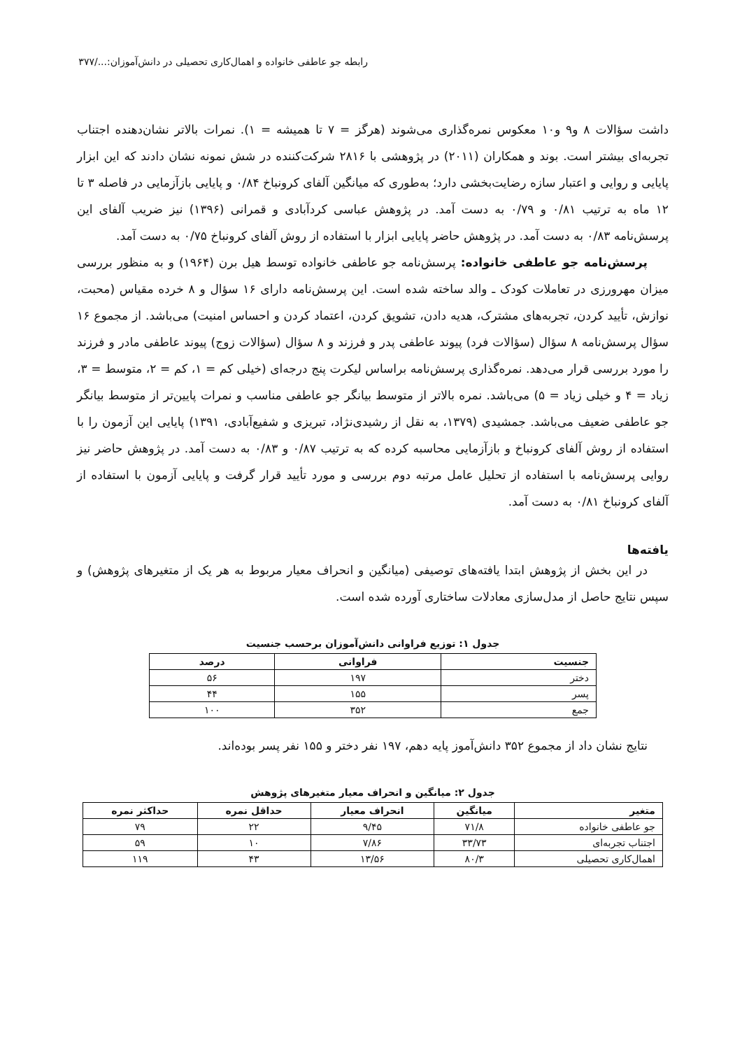رابطه جو عاطفی خانواده و اهمال‌کاری تحصیلی در دانش‌آموزان:.../۳۷۷
داشت سؤالات ۸ و۹ و۱۰ معکوس نمره‌گذاری می‌شوند (هرگز = ۷ تا همیشه = ۱). نمرات بالاتر نشان‌دهنده اجتناب تجربه‌ای بیشتر است. بوند و همکاران (۲۰۱۱) در پژوهشی با ۲۸۱۶ شرکت‌کننده در شش نمونه نشان دادند که این ابزار پایایی و روایی و اعتبار سازه رضایت‌بخشی دارد؛ به‌طوری که میانگین آلفای کرونباخ ۰/۸۴ و پایایی بازآزمایی در فاصله ۳ تا ۱۲ ماه به ترتیب ۰/۸۱ و ۰/۷۹ به دست آمد. در پژوهش عباسی کردآبادی و قمرانی (۱۳۹۶) نیز ضریب آلفای این پرسش‌نامه ۰/۸۳ به دست آمد. در پژوهش حاضر پایایی ابزار با استفاده از روش آلفای کرونباخ ۰/۷۵ به دست آمد.
پرسش‌نامه جو عاطفی خانواده: پرسش‌نامه جو عاطفی خانواده توسط هیل برن (۱۹۶۴) و به منظور بررسی میزان مهرورزی در تعاملات کودک ـ والد ساخته شده است. این پرسش‌نامه دارای ۱۶ سؤال و ۸ خرده مقیاس (محبت، نوازش، تأیید کردن، تجربه‌های مشترک، هدیه دادن، تشویق کردن، اعتماد کردن و احساس امنیت) می‌باشد. از مجموع ۱۶ سؤال پرسش‌نامه ۸ سؤال (سؤالات فرد) پیوند عاطفی پدر و فرزند و ۸ سؤال (سؤالات زوج) پیوند عاطفی مادر و فرزند را مورد بررسی قرار می‌دهد. نمره‌گذاری پرسش‌نامه براساس لیکرت پنج درجه‌ای (خیلی کم = ۱، کم = ۲، متوسط = ۳، زیاد = ۴ و خیلی زیاد = ۵) می‌باشد. نمره بالاتر از متوسط بیانگر جو عاطفی مناسب و نمرات پایین‌تر از متوسط بیانگر جو عاطفی ضعیف می‌باشد. جمشیدی (۱۳۷۹، به نقل از رشیدی‌نژاد، تبریزی و شفیع‌آبادی، ۱۳۹۱) پایایی این آزمون را با استفاده از روش آلفای کرونباخ و بازآزمایی محاسبه کرده که به ترتیب ۰/۸۷ و ۰/۸۳ به دست آمد. در پژوهش حاضر نیز روایی پرسش‌نامه با استفاده از تحلیل عامل مرتبه دوم بررسی و مورد تأیید قرار گرفت و پایایی آزمون با استفاده از آلفای کرونباخ ۰/۸۱ به دست آمد.
یافته‌ها
در این بخش از پژوهش ابتدا یافته‌های توصیفی (میانگین و انحراف معیار مربوط به هر یک از متغیرهای پژوهش) و سپس نتایج حاصل از مدل‌سازی معادلات ساختاری آورده شده است.
جدول ۱: توزیع فراوانی دانش‌آموزان برحسب جنسیت
| جنسیت | فراوانی | درصد |
| --- | --- | --- |
| دختر | ۱۹۷ | ۵۶ |
| پسر | ۱۵۵ | ۴۴ |
| جمع | ۳۵۲ | ۱۰۰ |
نتایج نشان داد از مجموع ۳۵۲ دانش‌آموز پایه دهم، ۱۹۷ نفر دختر و ۱۵۵ نفر پسر بوده‌اند.
جدول ۲: میانگین و انحراف معیار متغیرهای پژوهش
| متغیر | میانگین | انحراف معیار | حداقل نمره | حداکثر نمره |
| --- | --- | --- | --- | --- |
| جو عاطفی خانواده | ۷۱/۸ | ۹/۴۵ | ۲۲ | ۷۹ |
| اجتناب تجربه‌ای | ۳۳/۷۳ | ۷/۸۶ | ۱۰ | ۵۹ |
| اهمال‌کاری تحصیلی | ۸۰/۳ | ۱۳/۵۶ | ۴۳ | ۱۱۹ |